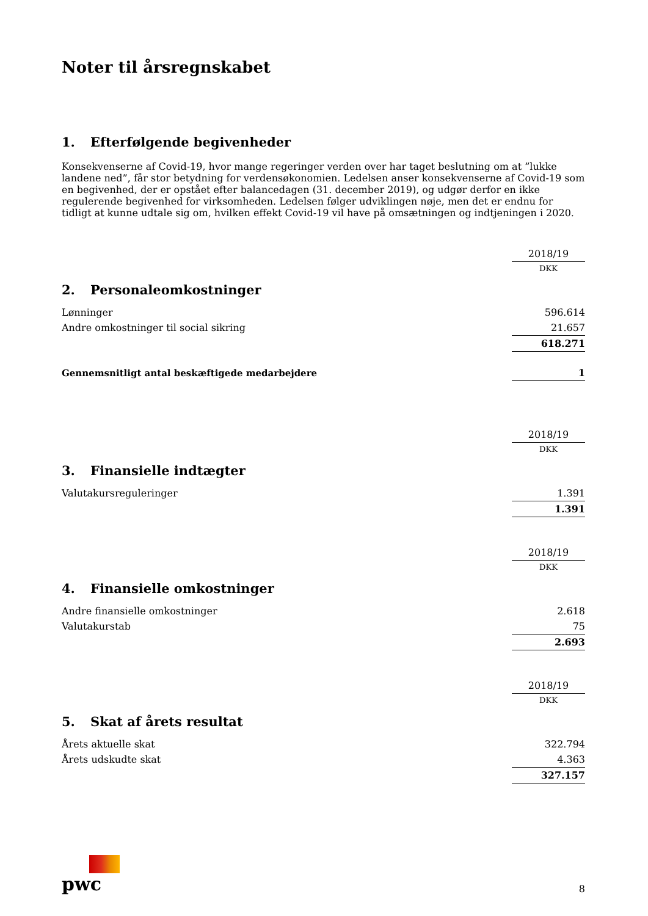Noter til årsregnskabet
1. Efterfølgende begivenheder
Konsekvenserne af Covid-19, hvor mange regeringer verden over har taget beslutning om at ”lukke landene ned”, får stor betydning for verdensøkonomien. Ledelsen anser konsekvenserne af Covid-19 som en begivenhed, der er opstået efter balancedagen (31. december 2019), og udgør derfor en ikke regulerende begivenhed for virksomheden. Ledelsen følger udviklingen nøje, men det er endnu for tidligt at kunne udtale sig om, hvilken effekt Covid-19 vil have på omsætningen og indtjeningen i 2020.
| | 2018/19 |
| | DKK |
| 2. Personaleomkostninger | |
| Lønninger | 596.614 |
| Andre omkostninger til social sikring | 21.657 |
| | 618.271 |
| Gennemsnitligt antal beskæftigede medarbejdere | 1 |
| | 2018/19 |
| | DKK |
| 3. Finansielle indtægter | |
| Valutakursreguleringer | 1.391 |
| | 1.391 |
| | 2018/19 |
| | DKK |
| 4. Finansielle omkostninger | |
| Andre finansielle omkostninger | 2.618 |
| Valutakurstab | 75 |
| | 2.693 |
| | 2018/19 |
| | DKK |
| 5. Skat af årets resultat | |
| Årets aktuelle skat | 322.794 |
| Årets udskudte skat | 4.363 |
| | 327.157 |
pwc
8